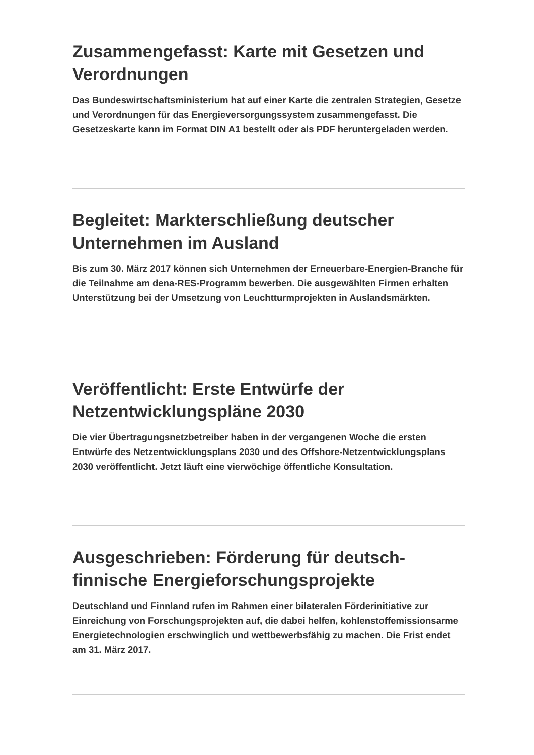Zusammengefasst: Karte mit Gesetzen und Verordnungen
Das Bundeswirtschaftsministerium hat auf einer Karte die zentralen Strategien, Gesetze und Verordnungen für das Energieversorgungssystem zusammengefasst. Die Gesetzeskarte kann im Format DIN A1 bestellt oder als PDF heruntergeladen werden.
Begleitet: Markterschließung deutscher Unternehmen im Ausland
Bis zum 30. März 2017 können sich Unternehmen der Erneuerbare-Energien-Branche für die Teilnahme am dena-RES-Programm bewerben. Die ausgewählten Firmen erhalten Unterstützung bei der Umsetzung von Leuchtturmprojekten in Auslandsmärkten.
Veröffentlicht: Erste Entwürfe der Netzentwicklungspläne 2030
Die vier Übertragungsnetzbetreiber haben in der vergangenen Woche die ersten Entwürfe des Netzentwicklungsplans 2030 und des Offshore-Netzentwicklungsplans 2030 veröffentlicht. Jetzt läuft eine vierwöchige öffentliche Konsultation.
Ausgeschrieben: Förderung für deutsch-finnische Energieforschungsprojekte
Deutschland und Finnland rufen im Rahmen einer bilateralen Förderinitiative zur Einreichung von Forschungsprojekten auf, die dabei helfen, kohlenstoffemissionsarme Energietechnologien erschwinglich und wettbewerbsfähig zu machen. Die Frist endet am 31. März 2017.